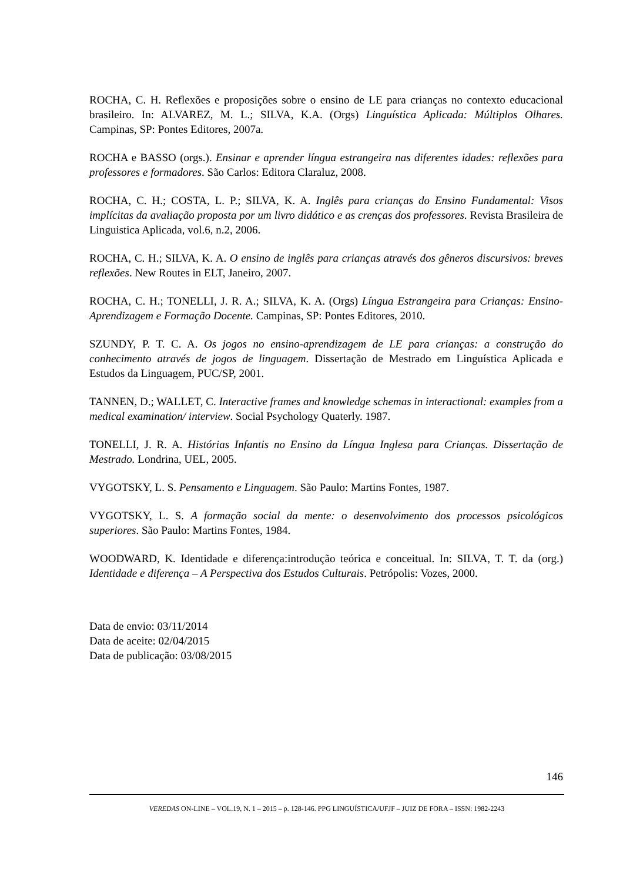ROCHA, C. H. Reflexões e proposições sobre o ensino de LE para crianças no contexto educacional brasileiro. In: ALVAREZ, M. L.; SILVA, K.A. (Orgs) Linguística Aplicada: Múltiplos Olhares. Campinas, SP: Pontes Editores, 2007a.
ROCHA e BASSO (orgs.). Ensinar e aprender língua estrangeira nas diferentes idades: reflexões para professores e formadores. São Carlos: Editora Claraluz, 2008.
ROCHA, C. H.; COSTA, L. P.; SILVA, K. A. Inglês para crianças do Ensino Fundamental: Visos implícitas da avaliação proposta por um livro didático e as crenças dos professores. Revista Brasileira de Linguistica Aplicada, vol.6, n.2, 2006.
ROCHA, C. H.; SILVA, K. A. O ensino de inglês para crianças através dos gêneros discursivos: breves reflexões. New Routes in ELT, Janeiro, 2007.
ROCHA, C. H.; TONELLI, J. R. A.; SILVA, K. A. (Orgs) Língua Estrangeira para Crianças: Ensino-Aprendizagem e Formação Docente. Campinas, SP: Pontes Editores, 2010.
SZUNDY, P. T. C. A. Os jogos no ensino-aprendizagem de LE para crianças: a construção do conhecimento através de jogos de linguagem. Dissertação de Mestrado em Linguística Aplicada e Estudos da Linguagem, PUC/SP, 2001.
TANNEN, D.; WALLET, C. Interactive frames and knowledge schemas in interactional: examples from a medical examination/ interview. Social Psychology Quaterly. 1987.
TONELLI, J. R. A. Histórias Infantis no Ensino da Língua Inglesa para Crianças. Dissertação de Mestrado. Londrina, UEL, 2005.
VYGOTSKY, L. S. Pensamento e Linguagem. São Paulo: Martins Fontes, 1987.
VYGOTSKY, L. S. A formação social da mente: o desenvolvimento dos processos psicológicos superiores. São Paulo: Martins Fontes, 1984.
WOODWARD, K. Identidade e diferença:introdução teórica e conceitual. In: SILVA, T. T. da (org.) Identidade e diferença – A Perspectiva dos Estudos Culturais. Petrópolis: Vozes, 2000.
Data de envio: 03/11/2014
Data de aceite: 02/04/2015
Data de publicação: 03/08/2015
146
VEREDAS ON-LINE – VOL.19, N. 1 – 2015 – p. 128-146. PPG LINGUÍSTICA/UFJF – JUIZ DE FORA – ISSN: 1982-2243